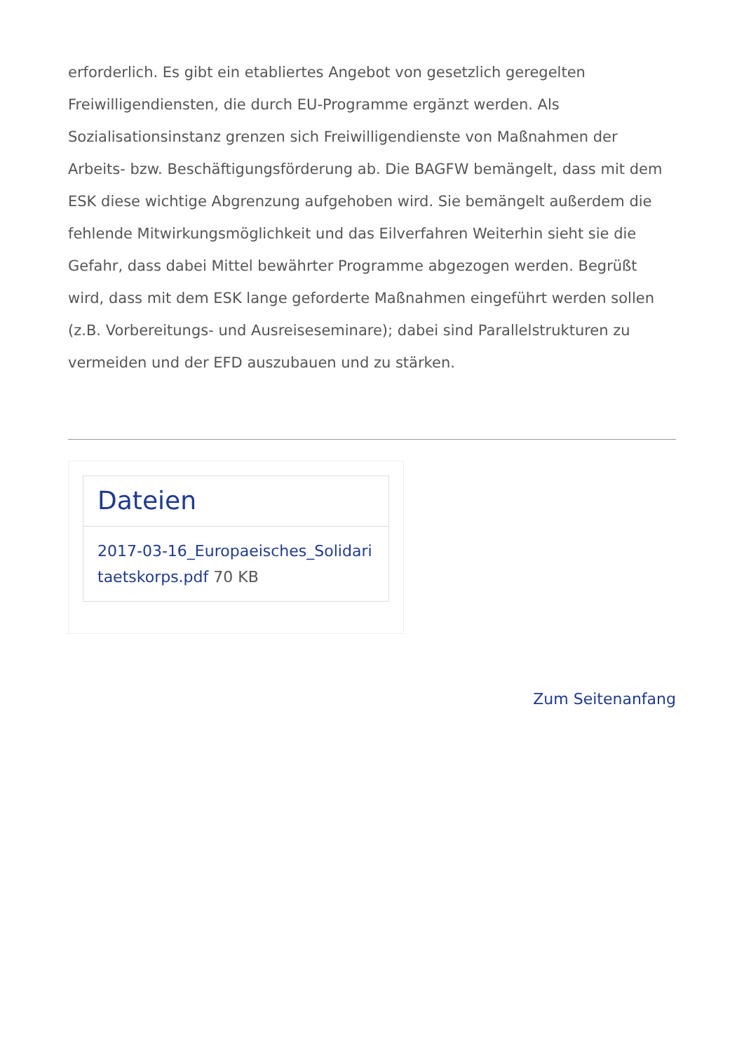erforderlich. Es gibt ein etabliertes Angebot von gesetzlich geregelten Freiwilligendiensten, die durch EU-Programme ergänzt werden. Als Sozialisationsinstanz grenzen sich Freiwilligendienste von Maßnahmen der Arbeits- bzw. Beschäftigungsförderung ab. Die BAGFW bemängelt, dass mit dem ESK diese wichtige Abgrenzung aufgehoben wird. Sie bemängelt außerdem die fehlende Mitwirkungsmöglichkeit und das Eilverfahren Weiterhin sieht sie die Gefahr, dass dabei Mittel bewährter Programme abgezogen werden. Begrüßt wird, dass mit dem ESK lange geforderte Maßnahmen eingeführt werden sollen (z.B. Vorbereitungs- und Ausreiseseminare); dabei sind Parallelstrukturen zu vermeiden und der EFD auszubauen und zu stärken.
Dateien
2017-03-16_Europaeisches_Solidaritaetskorps.pdf 70 KB
Zum Seitenanfang